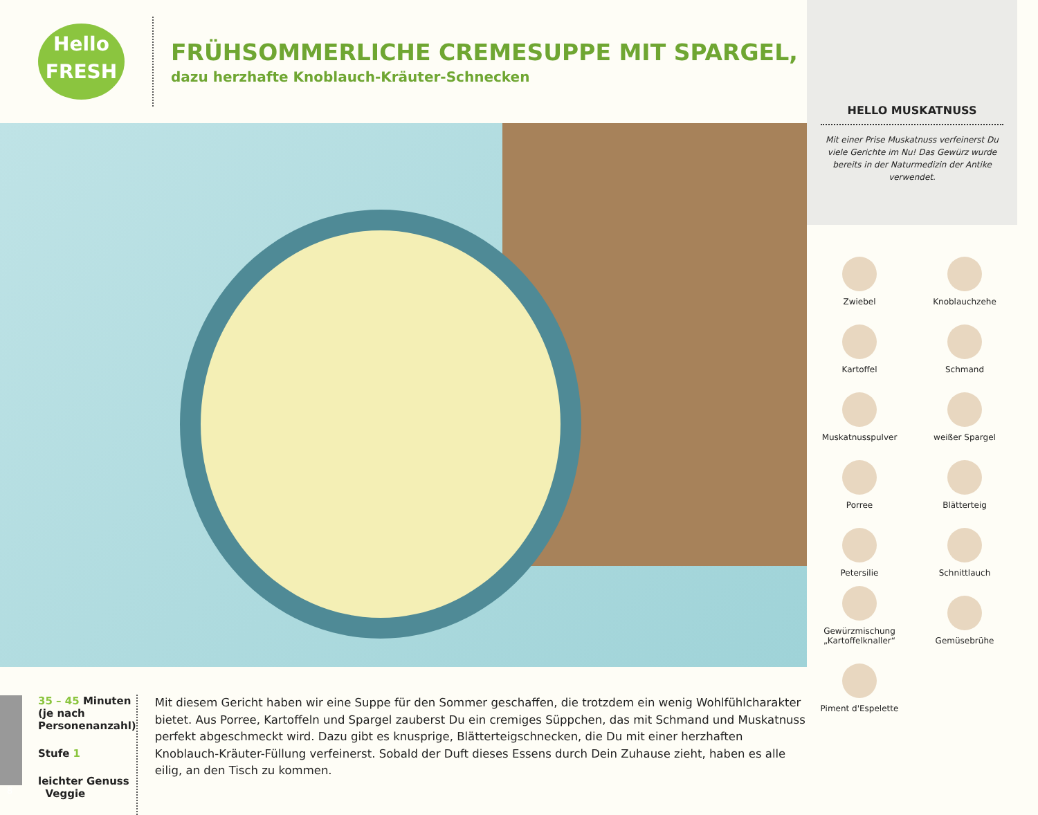Hello
FRESH
FRÜHSOMMERLICHE CREMESUPPE MIT SPARGEL,
dazu herzhafte Knoblauch-Kräuter-Schnecken
35 – 45 Minuten (je nach Personenanzahl)
Stufe 1
leichter Genuss Veggie
Mit diesem Gericht haben wir eine Suppe für den Sommer geschaffen, die trotzdem ein wenig Wohlfühlcharakter bietet. Aus Porree, Kartoffeln und Spargel zauberst Du ein cremiges Süppchen, das mit Schmand und Muskatnuss perfekt abgeschmeckt wird. Dazu gibt es knusprige, Blätterteigschnecken, die Du mit einer herzhaften Knoblauch-Kräuter-Füllung verfeinerst. Sobald der Duft dieses Essens durch Dein Zuhause zieht, haben es alle eilig, an den Tisch zu kommen.
HELLO MUSKATNUSS
Mit einer Prise Muskatnuss verfeinerst Du viele Gerichte im Nu! Das Gewürz wurde bereits in der Naturmedizin der Antike verwendet.
Zwiebel
Knoblauchzehe
Kartoffel
Schmand
Muskatnusspulver
weißer Spargel
Porree
Blätterteig
Petersilie
Schnittlauch
Gewürzmischung „Kartoffelknaller“
Gemüsebrühe
Piment d'Espelette
8